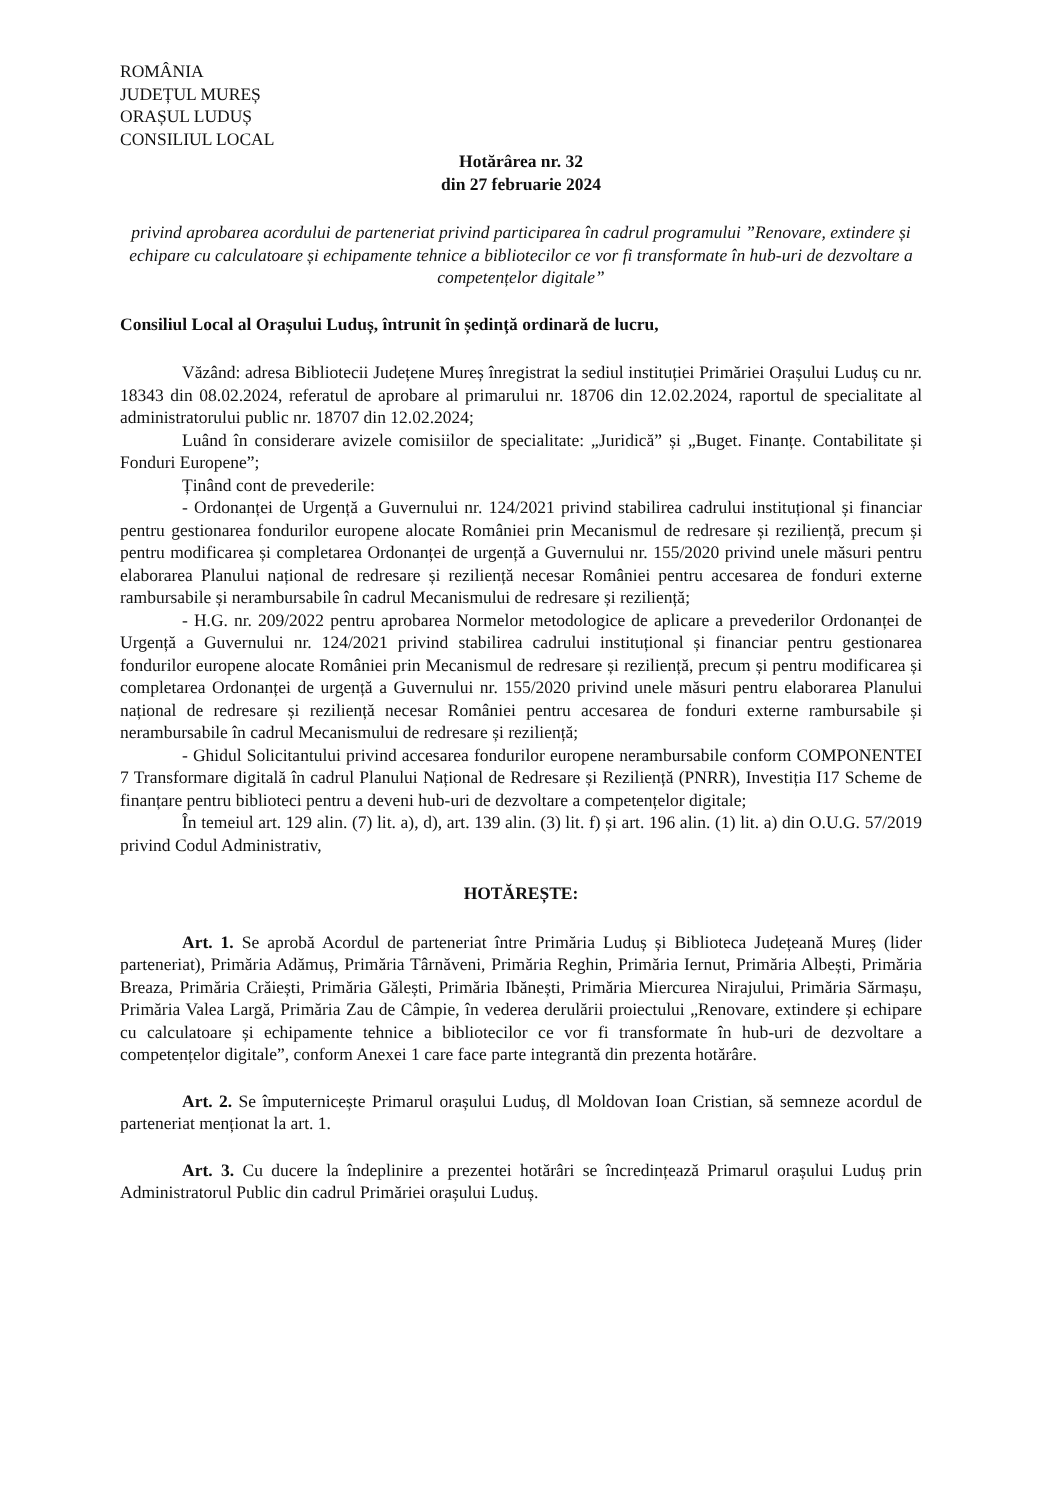ROMÂNIA
JUDEȚUL MUREȘ
ORAȘUL LUDUȘ
CONSILIUL LOCAL
Hotărârea nr. 32
din 27 februarie 2024
privind aprobarea acordului de parteneriat privind participarea în cadrul programului ”Renovare, extindere și echipare cu calculatoare și echipamente tehnice a bibliotecilor ce vor fi transformate în hub-uri de dezvoltare a competențelor digitale”
Consiliul Local al Orașului Luduș, întrunit în ședință ordinară de lucru,
Văzând: adresa Bibliotecii Județene Mureș înregistrat la sediul instituției Primăriei Orașului Luduș cu nr. 18343 din 08.02.2024, referatul de aprobare al primarului nr. 18706 din 12.02.2024, raportul de specialitate al administratorului public nr. 18707 din 12.02.2024;
Luând în considerare avizele comisiilor de specialitate: „Juridică” și „Buget. Finanțe. Contabilitate și Fonduri Europene”;
Ținând cont de prevederile:
- Ordonanței de Urgență a Guvernului nr. 124/2021 privind stabilirea cadrului instituțional și financiar pentru gestionarea fondurilor europene alocate României prin Mecanismul de redresare și reziliență, precum și pentru modificarea și completarea Ordonanței de urgență a Guvernului nr. 155/2020 privind unele măsuri pentru elaborarea Planului național de redresare și reziliență necesar României pentru accesarea de fonduri externe rambursabile și nerambursabile în cadrul Mecanismului de redresare și reziliență;
- H.G. nr. 209/2022 pentru aprobarea Normelor metodologice de aplicare a prevederilor Ordonanței de Urgență a Guvernului nr. 124/2021 privind stabilirea cadrului instituțional și financiar pentru gestionarea fondurilor europene alocate României prin Mecanismul de redresare și reziliență, precum și pentru modificarea și completarea Ordonanței de urgență a Guvernului nr. 155/2020 privind unele măsuri pentru elaborarea Planului național de redresare și reziliență necesar României pentru accesarea de fonduri externe rambursabile și nerambursabile în cadrul Mecanismului de redresare și reziliență;
- Ghidul Solicitantului privind accesarea fondurilor europene nerambursabile conform COMPONENTEI 7 Transformare digitală în cadrul Planului Național de Redresare și Reziliență (PNRR), Investiția I17 Scheme de finanțare pentru biblioteci pentru a deveni hub-uri de dezvoltare a competențelor digitale;
În temeiul art. 129 alin. (7) lit. a), d), art. 139 alin. (3) lit. f) și art. 196 alin. (1) lit. a) din O.U.G. 57/2019 privind Codul Administrativ,
HOTĂREȘTE:
Art. 1. Se aprobă Acordul de parteneriat între Primăria Luduș și Biblioteca Județeană Mureș (lider parteneriat), Primăria Adămuș, Primăria Târnăveni, Primăria Reghin, Primăria Iernut, Primăria Albești, Primăria Breaza, Primăria Crăiești, Primăria Gălești, Primăria Ibănești, Primăria Miercurea Nirajului, Primăria Sărmașu, Primăria Valea Largă, Primăria Zau de Câmpie, în vederea derulării proiectului „Renovare, extindere și echipare cu calculatoare și echipamente tehnice a bibliotecilor ce vor fi transformate în hub-uri de dezvoltare a competențelor digitale”, conform Anexei 1 care face parte integrantă din prezenta hotărâre.
Art. 2. Se împuternicește Primarul orașului Luduș, dl Moldovan Ioan Cristian, să semneze acordul de parteneriat menționat la art. 1.
Art. 3. Cu ducere la îndeplinire a prezentei hotărâri se încredințează Primarul orașului Luduș prin Administratorul Public din cadrul Primăriei orașului Luduș.